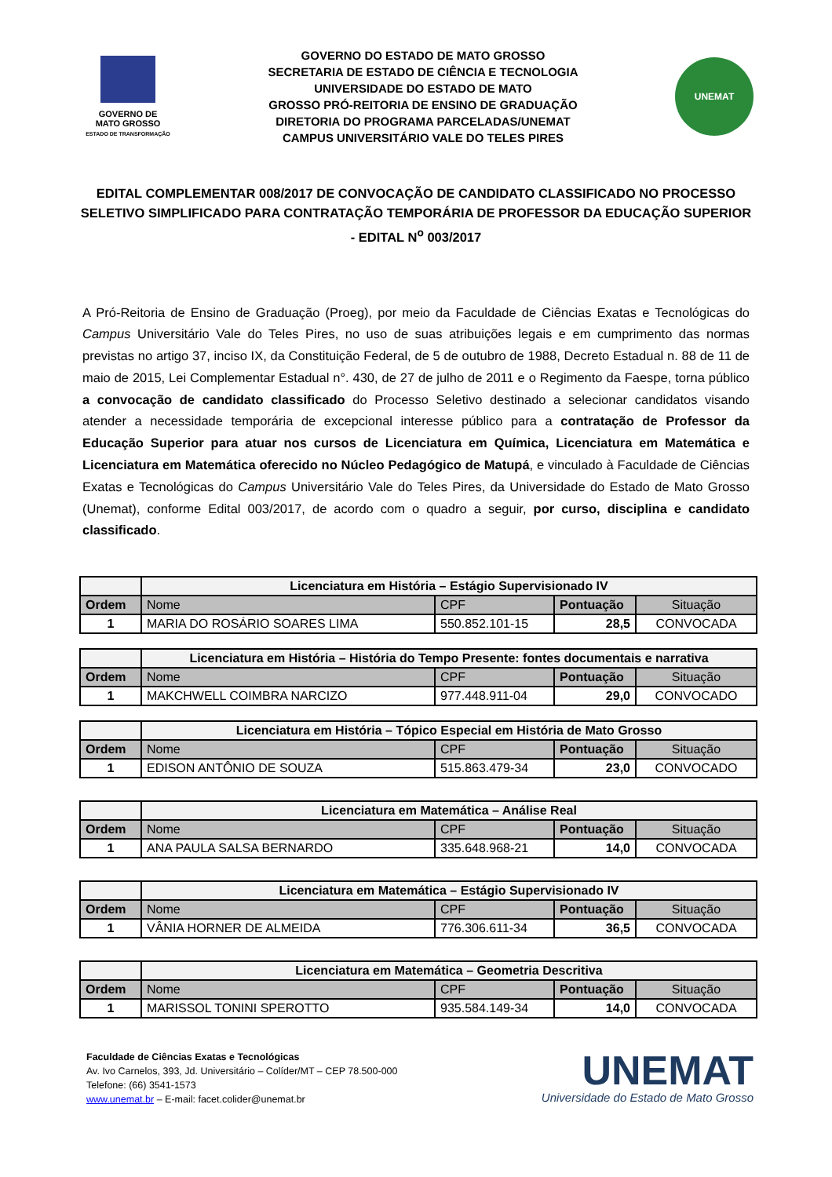GOVERNO DE
MATO GROSSO
ESTADO DE TRANSFORMAÇÃO
GOVERNO DO ESTADO DE MATO GROSSO
SECRETARIA DE ESTADO DE CIÊNCIA E TECNOLOGIA
UNIVERSIDADE DO ESTADO DE MATO
GROSSO PRÓ-REITORIA DE ENSINO DE GRADUAÇÃO
DIRETORIA DO PROGRAMA PARCELADAS/UNEMAT
CAMPUS UNIVERSITÁRIO VALE DO TELES PIRES
UNEMAT
EDITAL COMPLEMENTAR 008/2017 DE CONVOCAÇÃO DE CANDIDATO CLASSIFICADO NO PROCESSO SELETIVO SIMPLIFICADO PARA CONTRATAÇÃO TEMPORÁRIA DE PROFESSOR DA EDUCAÇÃO SUPERIOR - EDITAL N<sup>o</sup> 003/2017
A Pró-Reitoria de Ensino de Graduação (Proeg), por meio da Faculdade de Ciências Exatas e Tecnológicas do Campus Universitário Vale do Teles Pires, no uso de suas atribuições legais e em cumprimento das normas previstas no artigo 37, inciso IX, da Constituição Federal, de 5 de outubro de 1988, Decreto Estadual n. 88 de 11 de maio de 2015, Lei Complementar Estadual n°. 430, de 27 de julho de 2011 e o Regimento da Faespe, torna público a convocação de candidato classificado do Processo Seletivo destinado a selecionar candidatos visando atender a necessidade temporária de excepcional interesse público para a contratação de Professor da Educação Superior para atuar nos cursos de Licenciatura em Química, Licenciatura em Matemática e Licenciatura em Matemática oferecido no Núcleo Pedagógico de Matupá, e vinculado à Faculdade de Ciências Exatas e Tecnológicas do Campus Universitário Vale do Teles Pires, da Universidade do Estado de Mato Grosso (Unemat), conforme Edital 003/2017, de acordo com o quadro a seguir, por curso, disciplina e candidato classificado.
| | Licenciatura em História – Estágio Supervisionado IV | | | |
| --- | --- | --- | --- | --- |
| Ordem | Nome | CPF | Pontuação | Situação |
| 1 | MARIA DO ROSÁRIO SOARES LIMA | 550.852.101-15 | 28,5 | CONVOCADA |
| | Licenciatura em História – História do Tempo Presente: fontes documentais e narrativa | | | |
| --- | --- | --- | --- | --- |
| Ordem | Nome | CPF | Pontuação | Situação |
| 1 | MAKCHWELL COIMBRA NARCIZO | 977.448.911-04 | 29,0 | CONVOCADO |
| | Licenciatura em História – Tópico Especial em História de Mato Grosso | | | |
| --- | --- | --- | --- | --- |
| Ordem | Nome | CPF | Pontuação | Situação |
| 1 | EDISON ANTÔNIO DE SOUZA | 515.863.479-34 | 23,0 | CONVOCADO |
| | Licenciatura em Matemática – Análise Real | | | |
| --- | --- | --- | --- | --- |
| Ordem | Nome | CPF | Pontuação | Situação |
| 1 | ANA PAULA SALSA BERNARDO | 335.648.968-21 | 14,0 | CONVOCADA |
| | Licenciatura em Matemática – Estágio Supervisionado IV | | | |
| --- | --- | --- | --- | --- |
| Ordem | Nome | CPF | Pontuação | Situação |
| 1 | VÂNIA HORNER DE ALMEIDA | 776.306.611-34 | 36,5 | CONVOCADA |
| | Licenciatura em Matemática – Geometria Descritiva | | | |
| --- | --- | --- | --- | --- |
| Ordem | Nome | CPF | Pontuação | Situação |
| 1 | MARISSOL TONINI SPEROTTO | 935.584.149-34 | 14,0 | CONVOCADA |
Faculdade de Ciências Exatas e Tecnológicas
Av. Ivo Carnelos, 393, Jd. Universitário – Colíder/MT – CEP 78.500-000
Telefone: (66) 3541-1573
www.unemat.br – E-mail: facet.colider@unemat.br
UNEMAT
Universidade do Estado de Mato Grosso